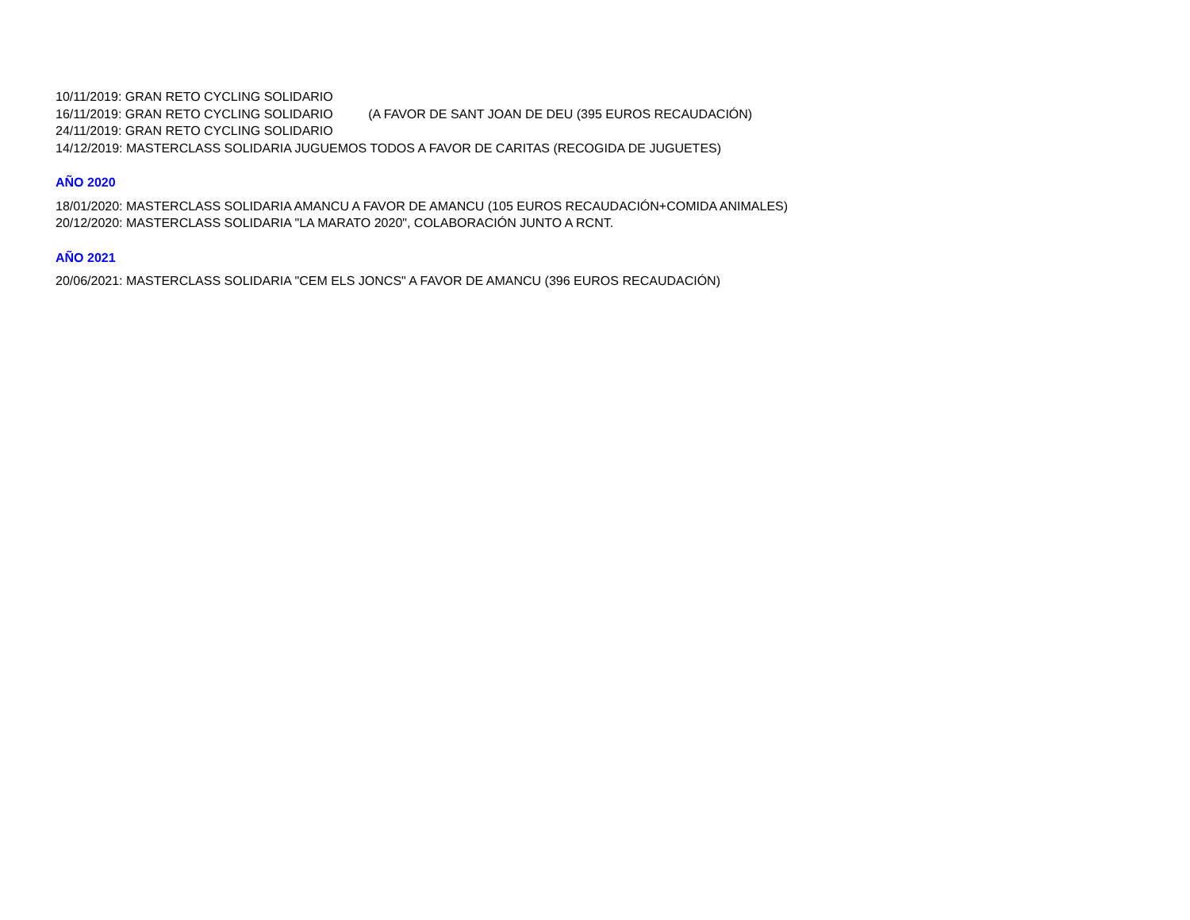10/11/2019: GRAN RETO CYCLING SOLIDARIO
16/11/2019: GRAN RETO CYCLING SOLIDARIO (A FAVOR DE SANT JOAN DE DEU (395 EUROS RECAUDACIÓN)
24/11/2019: GRAN RETO CYCLING SOLIDARIO
14/12/2019: MASTERCLASS SOLIDARIA JUGUEMOS TODOS A FAVOR DE CARITAS (RECOGIDA DE JUGUETES)
AÑO 2020
18/01/2020: MASTERCLASS SOLIDARIA AMANCU A FAVOR DE AMANCU (105 EUROS RECAUDACIÓN+COMIDA ANIMALES)
20/12/2020: MASTERCLASS SOLIDARIA "LA MARATO 2020", COLABORACIÓN JUNTO A RCNT.
AÑO 2021
20/06/2021: MASTERCLASS SOLIDARIA "CEM ELS JONCS" A FAVOR DE AMANCU (396 EUROS RECAUDACIÓN)